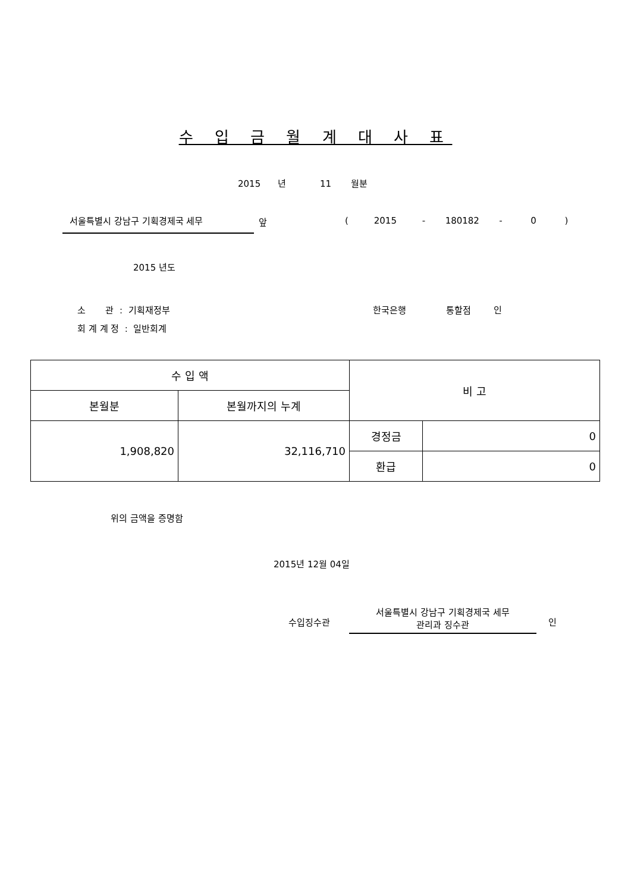수 입 금 월 계 대 사 표
2015 년 11 월분
서울특별시 강남구 기획경제국 세무
앞
( 2015 - 180182 - 0 )
2015 년도
소 관 : 기획재정부
한국은행 통할점 인
회 계 계 정 : 일반회계
| 수 입 액 | | 비 고 | |
| 본월분 | 본월까지의 누계 | | |
| 1,908,820 | 32,116,710 | 경정금 | 0 |
| | | 환급 | 0 |
위의 금액을 증명함
2015년 12월 04일
수입징수관
서울특별시 강남구 기획경제국 세무 관리과 징수관
인